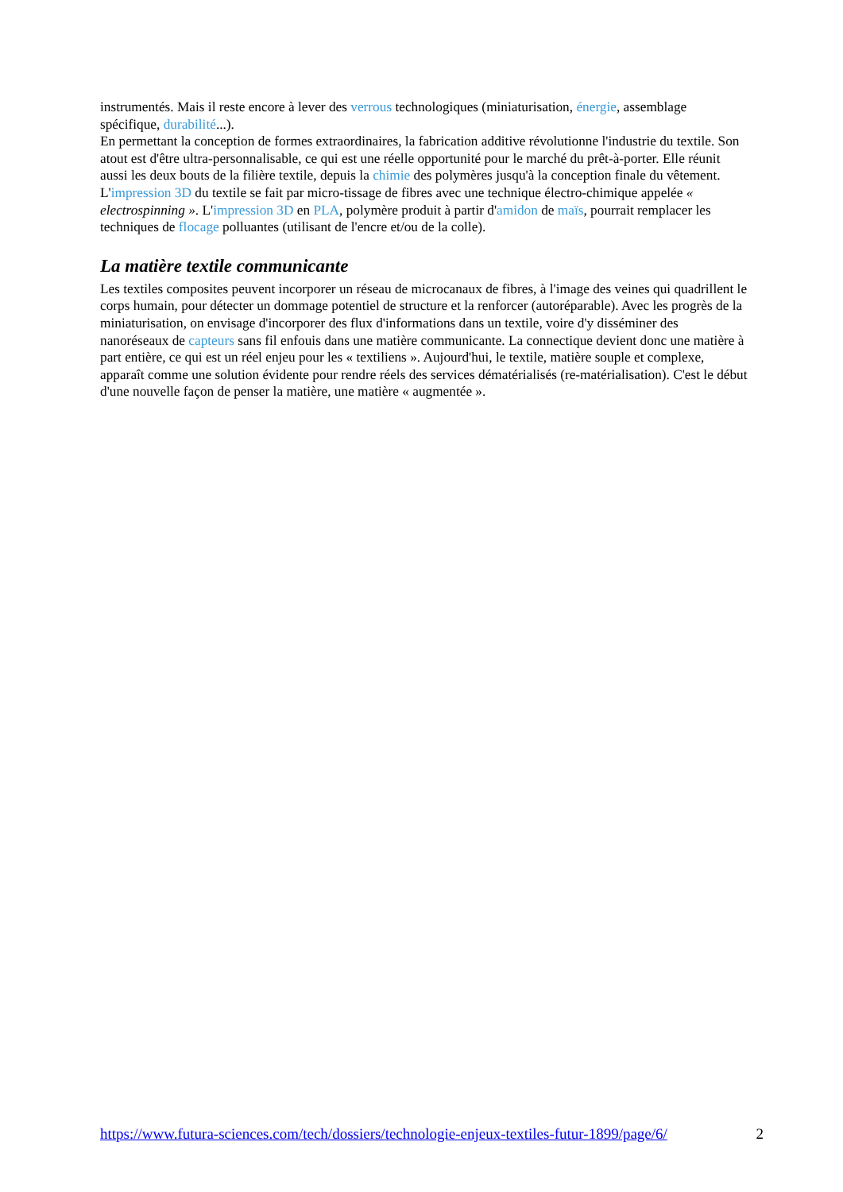instrumentés. Mais il reste encore à lever des verrous technologiques (miniaturisation, énergie, assemblage spécifique, durabilité...).
En permettant la conception de formes extraordinaires, la fabrication additive révolutionne l'industrie du textile. Son atout est d'être ultra-personnalisable, ce qui est une réelle opportunité pour le marché du prêt-à-porter. Elle réunit aussi les deux bouts de la filière textile, depuis la chimie des polymères jusqu'à la conception finale du vêtement. L'impression 3D du textile se fait par micro-tissage de fibres avec une technique électro-chimique appelée « electrospinning ». L'impression 3D en PLA, polymère produit à partir d'amidon de maïs, pourrait remplacer les techniques de flocage polluantes (utilisant de l'encre et/ou de la colle).
La matière textile communicante
Les textiles composites peuvent incorporer un réseau de microcanaux de fibres, à l'image des veines qui quadrillent le corps humain, pour détecter un dommage potentiel de structure et la renforcer (autoréparable). Avec les progrès de la miniaturisation, on envisage d'incorporer des flux d'informations dans un textile, voire d'y disséminer des nanoréseaux de capteurs sans fil enfouis dans une matière communicante. La connectique devient donc une matière à part entière, ce qui est un réel enjeu pour les « textiliens ». Aujourd'hui, le textile, matière souple et complexe, apparaît comme une solution évidente pour rendre réels des services dématérialisés (re-matérialisation). C'est le début d'une nouvelle façon de penser la matière, une matière « augmentée ».
https://www.futura-sciences.com/tech/dossiers/technologie-enjeux-textiles-futur-1899/page/6/ 2